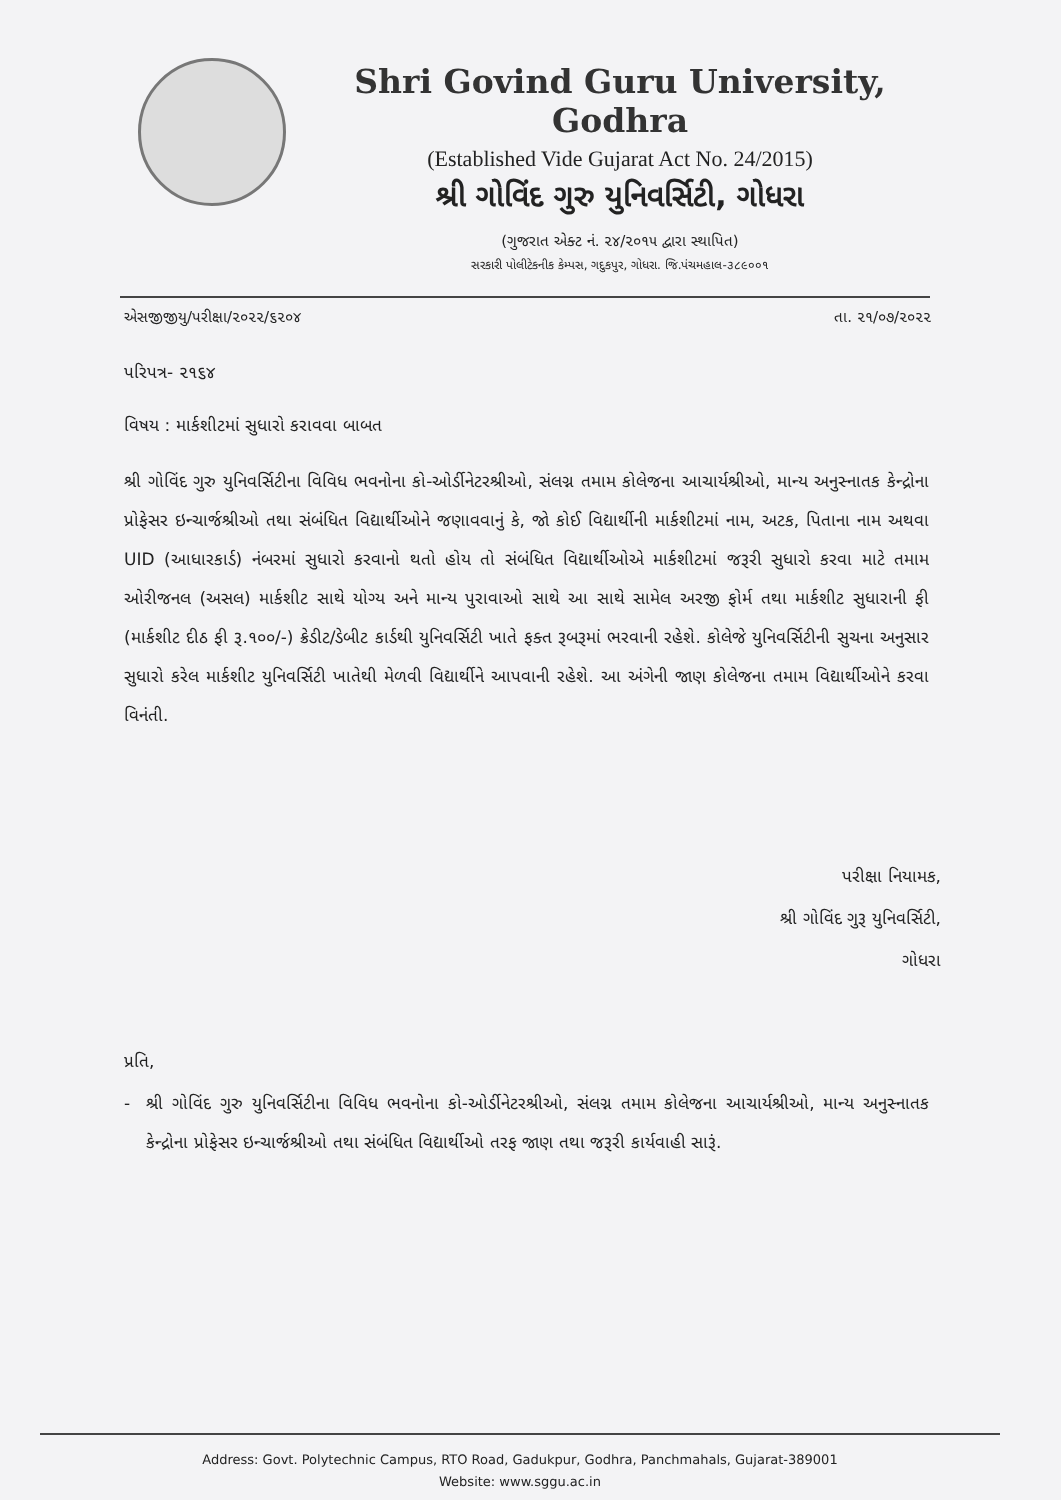Shri Govind Guru University, Godhra
(Established Vide Gujarat Act No. 24/2015)
શ્રી ગોવિંદ ગુરુ યુનિવર્સિટી, ગોધરા
(ગુજરાત એક્ટ નં. ૨૪/૨૦૧૫ દ્વારા સ્થાપિત)
સરકારી પોલીટેકનીક કેમ્પસ, ગદુકપુર, ગોધરા. જિ.પંચમહાલ-૩૮૯૦૦૧
એસજીજીયુ/પરીક્ષા/૨૦૨૨/૬૨૦૪ તા. ૨૧/૦૭/૨૦૨૨
પરિપત્ર- ૨૧૬૪
વિષય : માર્કશીટમાં સુધારો કરાવવા બાબત
શ્રી ગોવિંદ ગુરુ યુનિવર્સિટીના વિવિધ ભવનોના કો-ઓર્ડીનેટરશ્રીઓ, સંલગ્ન તમામ કોલેજના આચાર્યશ્રીઓ, માન્ય અનુસ્નાતક કેન્દ્રોના પ્રોફેસર ઇન્ચાર્જશ્રીઓ તથા સંબંધિત વિદ્યાર્થીઓને જણાવવાનું કે, જો કોઈ વિદ્યાર્થીની માર્કશીટમાં નામ, અટક, પિતાના નામ અથવા UID (આધારકાર્ડ) નંબરમાં સુધારો કરવાનો થતો હોય તો સંબંધિત વિદ્યાર્થીઓએ માર્કશીટમાં જરૂરી સુધારો કરવા માટે તમામ ઓરીજનલ (અસલ) માર્કશીટ સાથે યોગ્ય અને માન્ય પુરાવાઓ સાથે આ સાથે સામેલ અરજી ફોર્મ તથા માર્કશીટ સુધારાની ફી (માર્કશીટ દીઠ ફી રૂ.૧૦૦/-) ક્રેડીટ/ડેબીટ કાર્ડથી યુનિવર્સિટી ખાતે ફક્ત રૂબરૂમાં ભરવાની રહેશે. કોલેજે યુનિવર્સિટીની સુચના અનુસાર સુધારો કરેલ માર્કશીટ યુનિવર્સિટી ખાતેથી મેળવી વિદ્યાર્થીને આપવાની રહેશે. આ અંગેની જાણ કોલેજના તમામ વિદ્યાર્થીઓને કરવા વિનંતી.
પરીક્ષા નિયામક,
શ્રી ગોવિંદ ગુરૂ યુનિવર્સિટી,
ગોધરા
પ્રતિ,
- શ્રી ગોવિંદ ગુરુ યુનિવર્સિટીના વિવિધ ભવનોના કો-ઓર્ડીનેટરશ્રીઓ, સંલગ્ન તમામ કોલેજના આચાર્યશ્રીઓ, માન્ય અનુસ્નાતક કેન્દ્રોના પ્રોફેસર ઇન્ચાર્જશ્રીઓ તથા સંબંધિત વિદ્યાર્થીઓ તરફ જાણ તથા જરૂરી કાર્યવાહી સારૂં.
Address: Govt. Polytechnic Campus, RTO Road, Gadukpur, Godhra, Panchmahals, Gujarat-389001
Website: www.sggu.ac.in